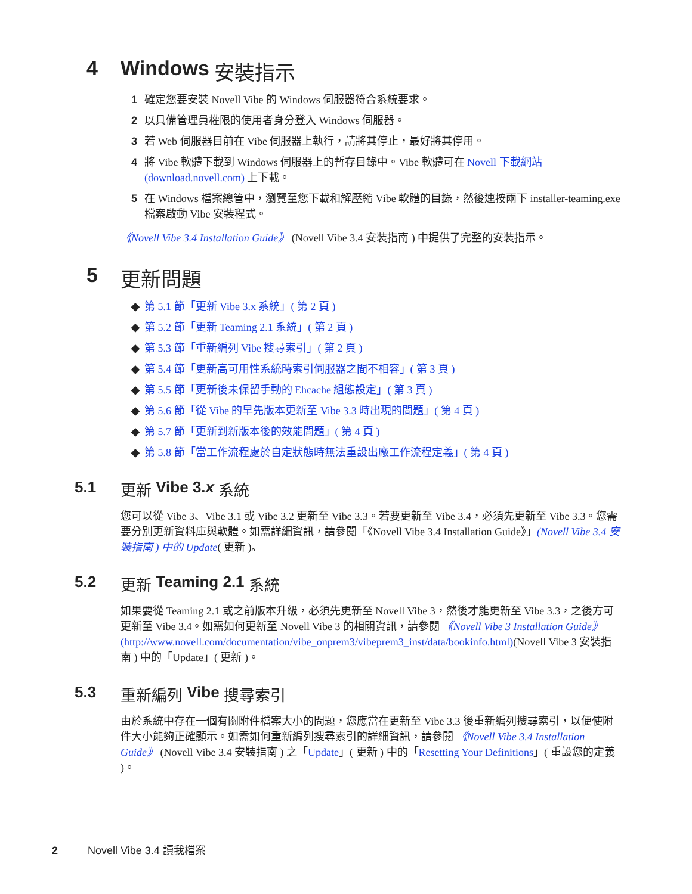4 Windows 安裝指示
1 確定您要安裝 Novell Vibe 的 Windows 伺服器符合系統要求。
2 以具備管理員權限的使用者身分登入 Windows 伺服器。
3 若 Web 伺服器目前在 Vibe 伺服器上執行，請將其停止，最好將其停用。
4 將 Vibe 軟體下載到 Windows 伺服器上的暫存目錄中。Vibe 軟體可在 Novell 下載網站 (download.novell.com) 上下載。
5 在 Windows 檔案總管中，瀏覽至您下載和解壓縮 Vibe 軟體的目錄，然後連按兩下 installer-teaming.exe 檔案啟動 Vibe 安裝程式。
《Novell Vibe 3.4 Installation Guide》 (Novell Vibe 3.4 安裝指南 ) 中提供了完整的安裝指示。
5 更新問題
◆ 第 5.1 節「更新 Vibe 3.x 系統」( 第 2 頁 )
◆ 第 5.2 節「更新 Teaming 2.1 系統」( 第 2 頁 )
◆ 第 5.3 節「重新編列 Vibe 搜尋索引」( 第 2 頁 )
◆ 第 5.4 節「更新高可用性系統時索引伺服器之間不相容」( 第 3 頁 )
◆ 第 5.5 節「更新後未保留手動的 Ehcache 組態設定」( 第 3 頁 )
◆ 第 5.6 節「從 Vibe 的早先版本更新至 Vibe 3.3 時出現的問題」( 第 4 頁 )
◆ 第 5.7 節「更新到新版本後的效能問題」( 第 4 頁 )
◆ 第 5.8 節「當工作流程處於自定狀態時無法重設出廠工作流程定義」( 第 4 頁 )
5.1 更新 Vibe 3.x 系統
您可以從 Vibe 3、Vibe 3.1 或 Vibe 3.2 更新至 Vibe 3.3。若要更新至 Vibe 3.4，必須先更新至 Vibe 3.3。您需要分別更新資料庫與軟體。如需詳細資訊，請參閱「《Novell Vibe 3.4 Installation Guide》」(Novell Vibe 3.4 安裝指南 ) 中的 Update( 更新 )。
5.2 更新 Teaming 2.1 系統
如果要從 Teaming 2.1 或之前版本升級，必須先更新至 Novell Vibe 3，然後才能更新至 Vibe 3.3，之後方可更新至 Vibe 3.4。如需如何更新至 Novell Vibe 3 的相關資訊，請參閱 《Novell Vibe 3 Installation Guide》 (http://www.novell.com/documentation/vibe_onprem3/vibeprem3_inst/data/bookinfo.html)(Novell Vibe 3 安裝指南 ) 中的「Update」( 更新 )。
5.3 重新編列 Vibe 搜尋索引
由於系統中存在一個有關附件檔案大小的問題，您應當在更新至 Vibe 3.3 後重新編列搜尋索引，以便使附件大小能夠正確顯示。如需如何重新編列搜尋索引的詳細資訊，請參閱 《Novell Vibe 3.4 Installation Guide》 (Novell Vibe 3.4 安裝指南 ) 之「Update」( 更新 ) 中的「Resetting Your Definitions」( 重設您的定義 )。
2 Novell Vibe 3.4 讀我檔案